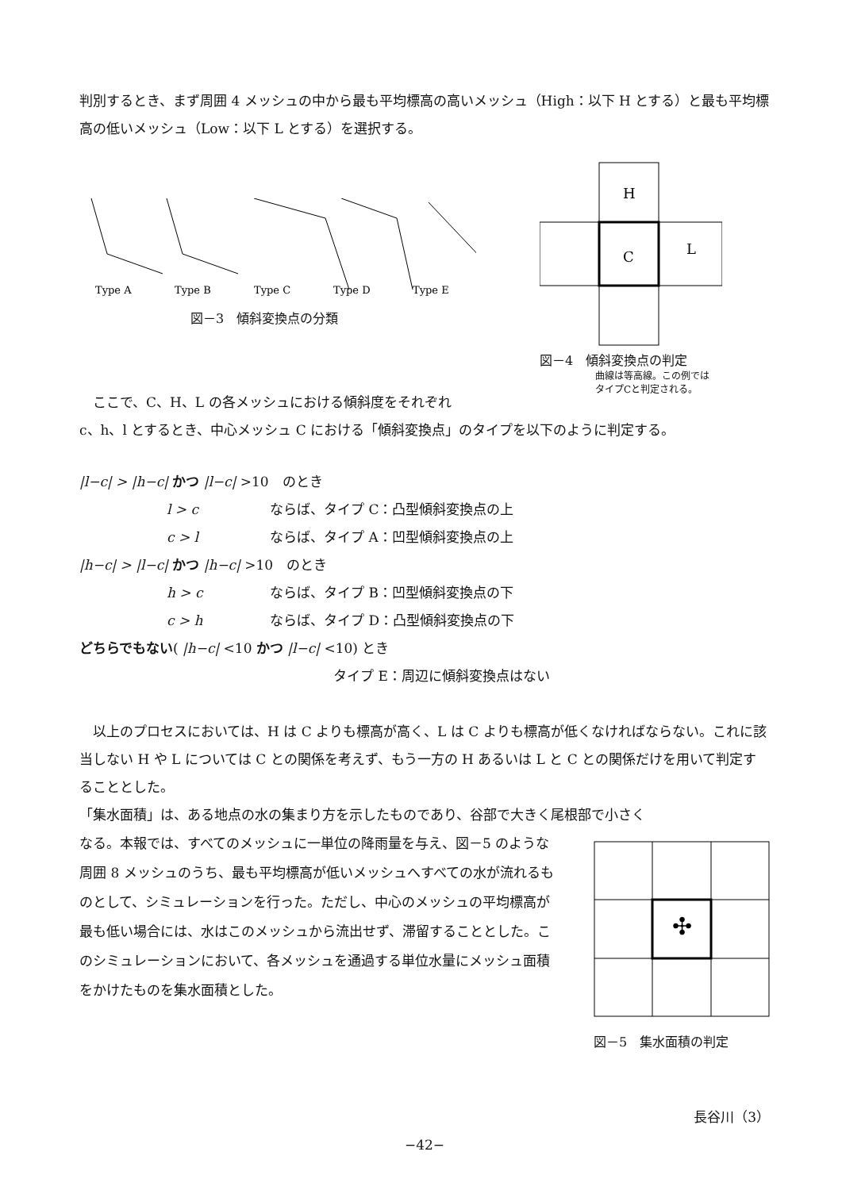判別するとき、まず周囲 4 メッシュの中から最も平均標高の高いメッシュ（High：以下 H とする）と最も平均標高の低いメッシュ（Low：以下 L とする）を選択する。
Type A
Type B
Type C
Type D
Type E
図－3　傾斜変換点の分類
H
C
L
図－4　傾斜変換点の判定
曲線は等高線。この例では
タイプCと判定される。
ここで、C、H、L の各メッシュにおける傾斜度をそれぞれ
c、h、l とするとき、中心メッシュ C における「傾斜変換点」のタイプを以下のように判定する。
|l−c| > |h−c| かつ |l−c| >10　のとき
l > c ならば、タイプ C：凸型傾斜変換点の上
c > l ならば、タイプ A：凹型傾斜変換点の上
|h−c| > |l−c| かつ |h−c| >10　のとき
h > c ならば、タイプ B：凹型傾斜変換点の下
c > h ならば、タイプ D：凸型傾斜変換点の下
どちらでもない( |h−c| <10 かつ |l−c| <10) とき
タイプ E：周辺に傾斜変換点はない
以上のプロセスにおいては、H は C よりも標高が高く、L は C よりも標高が低くなければならない。これに該当しない H や L については C との関係を考えず、もう一方の H あるいは L と C との関係だけを用いて判定することとした。
「集水面積」は、ある地点の水の集まり方を示したものであり、谷部で大きく尾根部で小さく
なる。本報では、すべてのメッシュに一単位の降雨量を与え、図－5 のような周囲 8 メッシュのうち、最も平均標高が低いメッシュへすべての水が流れるものとして、シミュレーションを行った。ただし、中心のメッシュの平均標高が最も低い場合には、水はこのメッシュから流出せず、滞留することとした。このシミュレーションにおいて、各メッシュを通過する単位水量にメッシュ面積をかけたものを集水面積とした。
✣
図－5　集水面積の判定
長谷川（3）
−42−